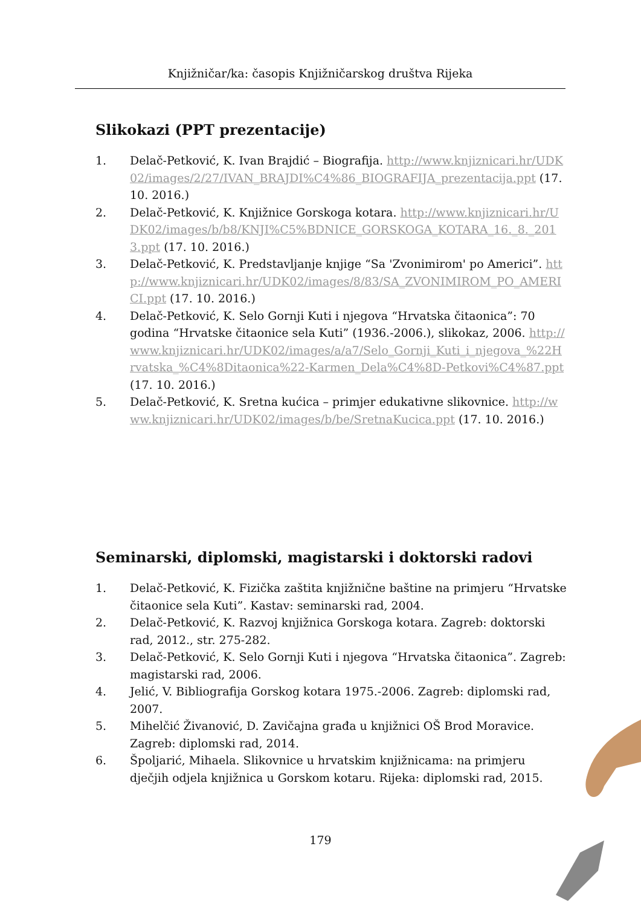Knjižničar/ka: časopis Knjižničarskog društva Rijeka
Slikokazi (PPT prezentacije)
1. Delač-Petković, K. Ivan Brajdić – Biografija. http://www.knjiznicari.hr/UDK02/images/2/27/IVAN_BRAJDI%C4%86_BIOGRAFIJA_prezentacija.ppt (17. 10. 2016.)
2. Delač-Petković, K. Knjižnice Gorskoga kotara. http://www.knjiznicari.hr/UDK02/images/b/b8/KNJI%C5%BDNICE_GORSKOGA_KOTARA_16._8._2013.ppt (17. 10. 2016.)
3. Delač-Petković, K. Predstavljanje knjige “Sa 'Zvonimirom' po Americi”. http://www.knjiznicari.hr/UDK02/images/8/83/SA_ZVONIMIROM_PO_AMERICI.ppt (17. 10. 2016.)
4. Delač-Petković, K. Selo Gornji Kuti i njegova “Hrvatska čitaonica”: 70 godina “Hrvatske čitaonice sela Kuti” (1936.-2006.), slikokaz, 2006. http://www.knjiznicari.hr/UDK02/images/a/a7/Selo_Gornji_Kuti_i_njegova_%22Hrvatska_%C4%8Ditaonica%22-Karmen_Dela%C4%8D-Petkovi%C4%87.ppt (17. 10. 2016.)
5. Delač-Petković, K. Sretna kućica – primjer edukativne slikovnice. http://www.knjiznicari.hr/UDK02/images/b/be/SretnaKucica.ppt (17. 10. 2016.)
Seminarski, diplomski, magistarski i doktorski radovi
1. Delač-Petković, K. Fizička zaštita knjižnične baštine na primjeru “Hrvatske čitaonice sela Kuti”. Kastav: seminarski rad, 2004.
2. Delač-Petković, K. Razvoj knjižnica Gorskoga kotara. Zagreb: doktorski rad, 2012., str. 275-282.
3. Delač-Petković, K. Selo Gornji Kuti i njegova “Hrvatska čitaonica”. Zagreb: magistarski rad, 2006.
4. Jelić, V. Bibliografija Gorskog kotara 1975.-2006. Zagreb: diplomski rad, 2007.
5. Mihelčić Živanović, D. Zavičajna građa u knjižnici OŠ Brod Moravice. Zagreb: diplomski rad, 2014.
6. Špoljarić, Mihaela. Slikovnice u hrvatskim knjižnicama: na primjeru dječjih odjela knjižnica u Gorskom kotaru. Rijeka: diplomski rad, 2015.
179